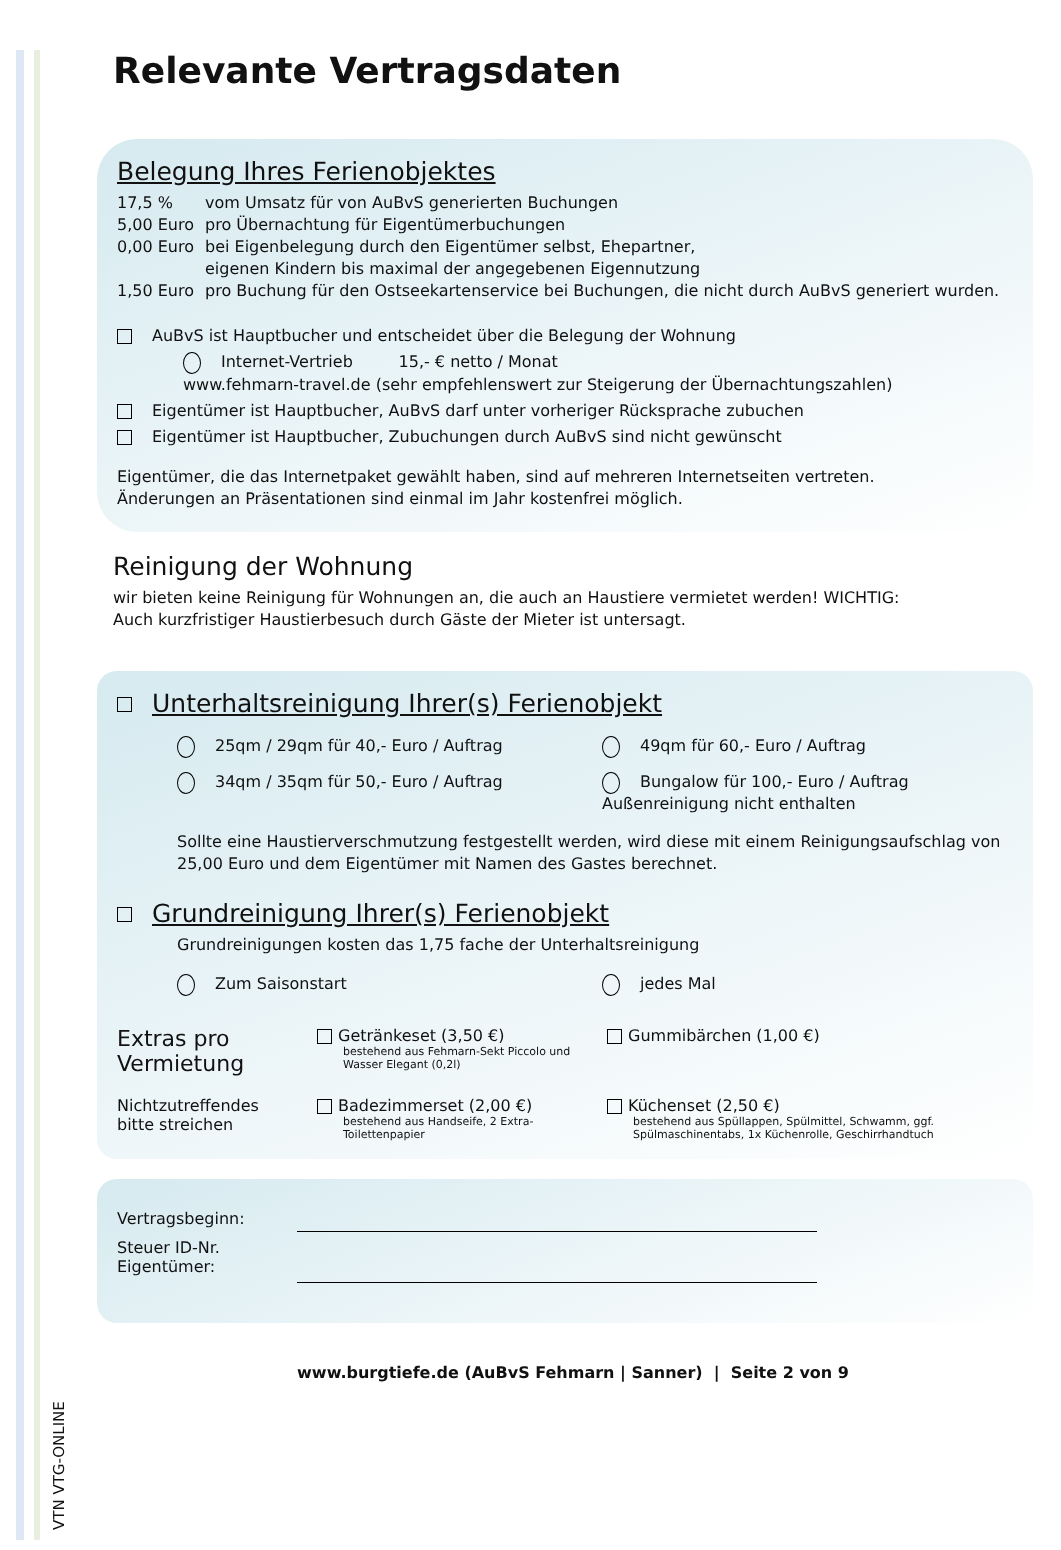VTN VTG-ONLINE
Relevante Vertragsdaten
Belegung Ihres Ferienobjektes
17,5 % vom Umsatz für von AuBvS generierten Buchungen
5,00 Euro pro Übernachtung für Eigentümerbuchungen
0,00 Euro bei Eigenbelegung durch den Eigentümer selbst, Ehepartner,
eigenen Kindern bis maximal der angegebenen Eigennutzung
1,50 Euro pro Buchung für den Ostseekartenservice bei Buchungen, die nicht durch AuBvS generiert wurden.
AuBvS ist Hauptbucher und entscheidet über die Belegung der Wohnung
Internet-Vertrieb 15,- € netto / Monat
www.fehmarn-travel.de (sehr empfehlenswert zur Steigerung der Übernachtungszahlen)
Eigentümer ist Hauptbucher, AuBvS darf unter vorheriger Rücksprache zubuchen
Eigentümer ist Hauptbucher, Zubuchungen durch AuBvS sind nicht gewünscht
Eigentümer, die das Internetpaket gewählt haben, sind auf mehreren Internetseiten vertreten.
Änderungen an Präsentationen sind einmal im Jahr kostenfrei möglich.
Reinigung der Wohnung
wir bieten keine Reinigung für Wohnungen an, die auch an Haustiere vermietet werden! WICHTIG:
Auch kurzfristiger Haustierbesuch durch Gäste der Mieter ist untersagt.
Unterhaltsreinigung Ihrer(s) Ferienobjekt
25qm / 29qm für 40,- Euro / Auftrag
49qm für 60,- Euro / Auftrag
34qm / 35qm für 50,- Euro / Auftrag
Bungalow für 100,- Euro / Auftrag
Außenreinigung nicht enthalten
Sollte eine Haustierverschmutzung festgestellt werden, wird diese mit einem Reinigungsaufschlag von 25,00 Euro und dem Eigentümer mit Namen des Gastes berechnet.
Grundreinigung Ihrer(s) Ferienobjekt
Grundreinigungen kosten das 1,75 fache der Unterhaltsreinigung
Zum Saisonstart
jedes Mal
Extras pro Vermietung
Getränkeset (3,50 €)
bestehend aus Fehmarn-Sekt Piccolo und Wasser Elegant (0,2l)
Gummibärchen (1,00 €)
Nichtzutreffendes bitte streichen
Badezimmerset (2,00 €)
bestehend aus Handseife, 2 Extra-Toilettenpapier
Küchenset (2,50 €)
bestehend aus Spüllappen, Spülmittel, Schwamm, ggf. Spülmaschinentabs, 1x Küchenrolle, Geschirrhandtuch
Vertragsbeginn:
Steuer ID-Nr.
Eigentümer:
www.burgtiefe.de (AuBvS Fehmarn | Sanner) | Seite 2 von 9